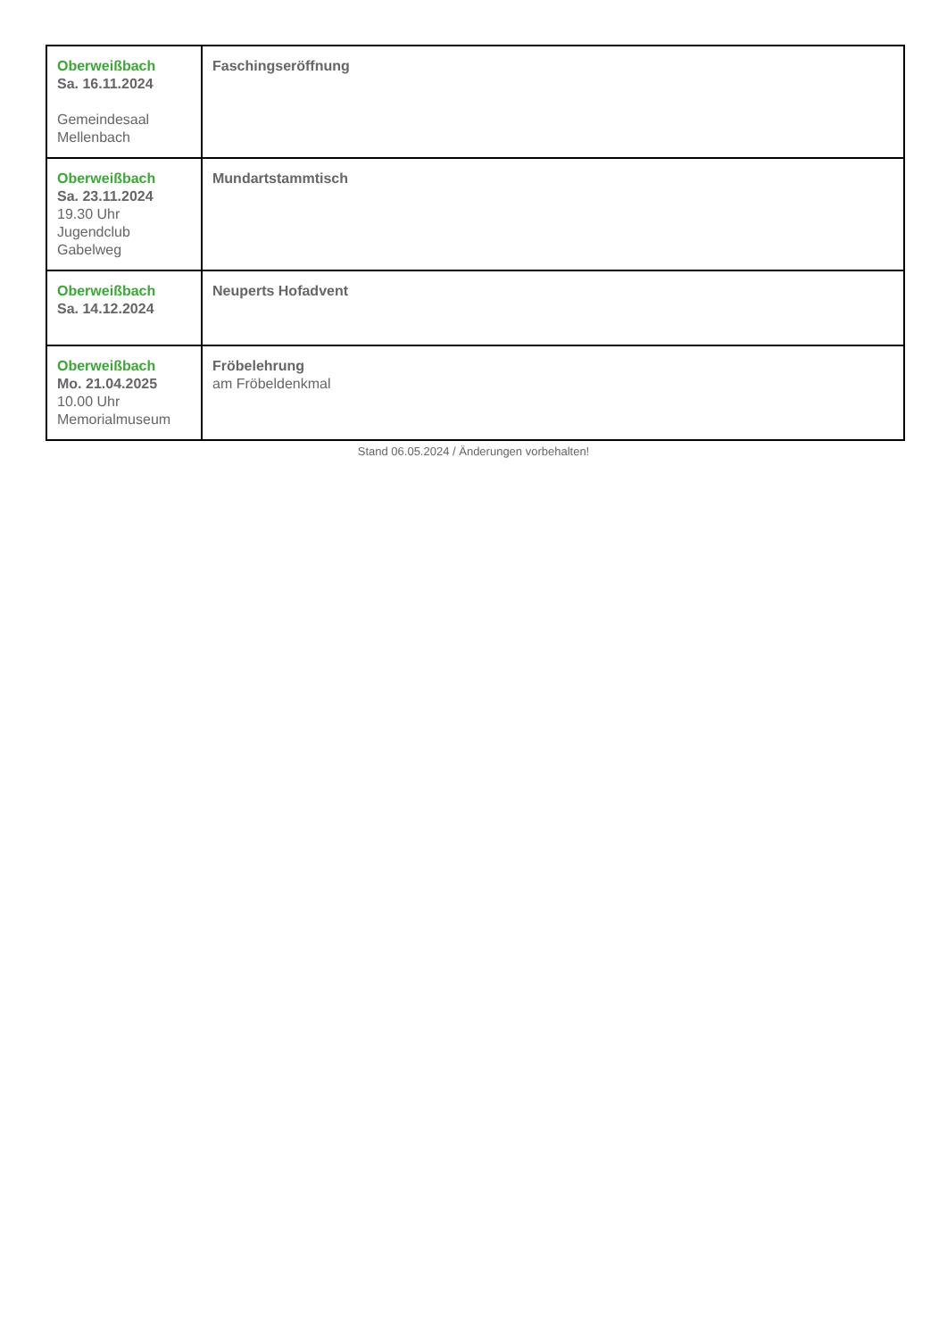| Oberweißbach Sa. 16.11.2024 Gemeindesaal Mellenbach | Faschingseröffnung |
| Oberweißbach Sa. 23.11.2024 19.30 Uhr Jugendclub Gabelweg | Mundartstammtisch |
| Oberweißbach Sa. 14.12.2024 | Neuperts Hofadvent |
| Oberweißbach Mo. 21.04.2025 10.00 Uhr Memorialmuseum | Fröbelehrung am Fröbeldenkmal |
Stand 06.05.2024 / Änderungen vorbehalten!